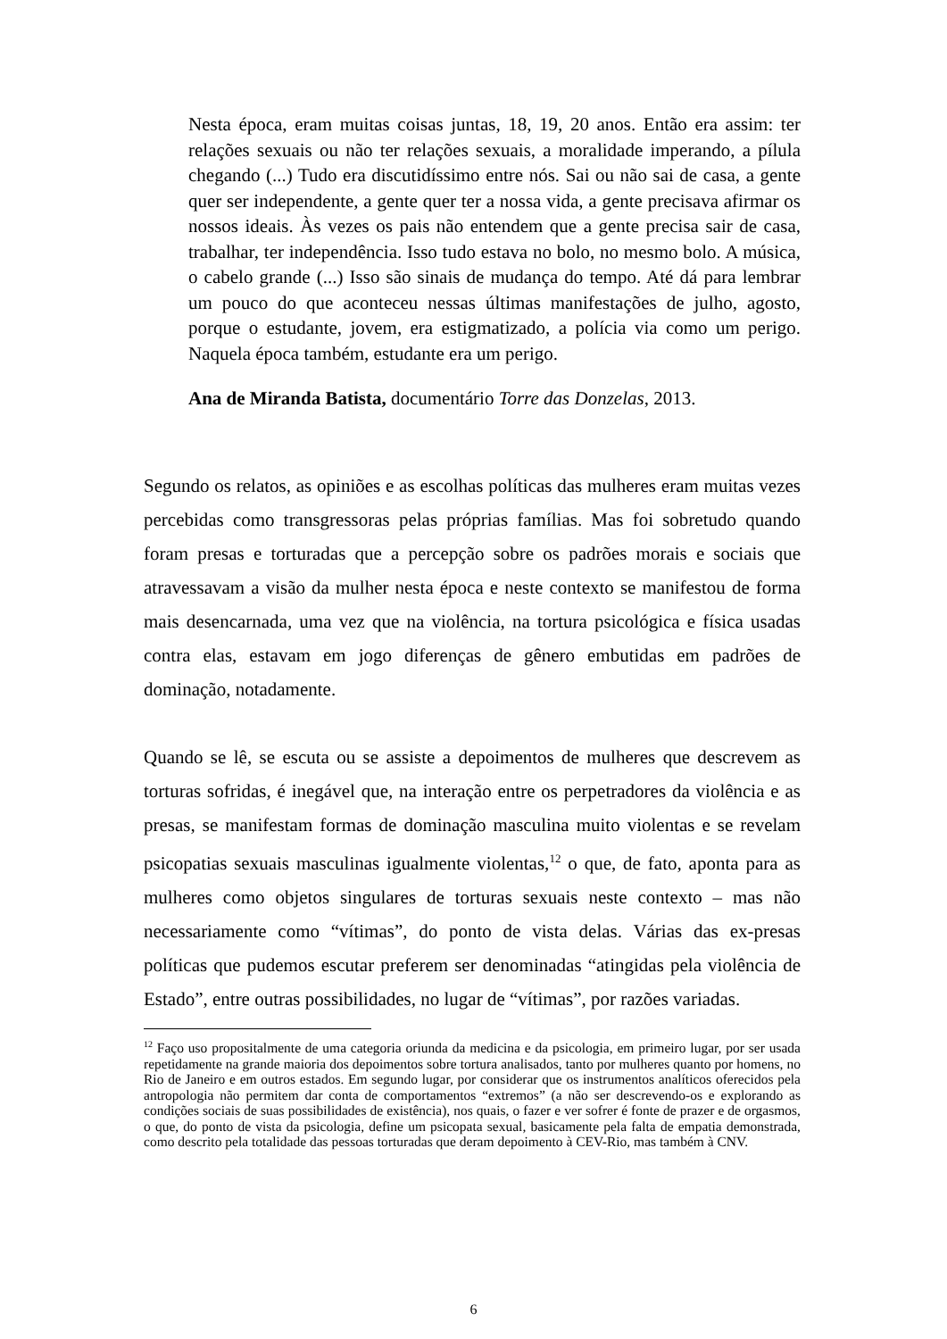Nesta época, eram muitas coisas juntas, 18, 19, 20 anos. Então era assim: ter relações sexuais ou não ter relações sexuais, a moralidade imperando, a pílula chegando (...) Tudo era discutidíssimo entre nós. Sai ou não sai de casa, a gente quer ser independente, a gente quer ter a nossa vida, a gente precisava afirmar os nossos ideais. Às vezes os pais não entendem que a gente precisa sair de casa, trabalhar, ter independência. Isso tudo estava no bolo, no mesmo bolo. A música, o cabelo grande (...) Isso são sinais de mudança do tempo. Até dá para lembrar um pouco do que aconteceu nessas últimas manifestações de julho, agosto, porque o estudante, jovem, era estigmatizado, a polícia via como um perigo. Naquela época também, estudante era um perigo.
Ana de Miranda Batista, documentário Torre das Donzelas, 2013.
Segundo os relatos, as opiniões e as escolhas políticas das mulheres eram muitas vezes percebidas como transgressoras pelas próprias famílias. Mas foi sobretudo quando foram presas e torturadas que a percepção sobre os padrões morais e sociais que atravessavam a visão da mulher nesta época e neste contexto se manifestou de forma mais desencarnada, uma vez que na violência, na tortura psicológica e física usadas contra elas, estavam em jogo diferenças de gênero embutidas em padrões de dominação, notadamente.
Quando se lê, se escuta ou se assiste a depoimentos de mulheres que descrevem as torturas sofridas, é inegável que, na interação entre os perpetradores da violência e as presas, se manifestam formas de dominação masculina muito violentas e se revelam psicopatias sexuais masculinas igualmente violentas,<sup>12</sup> o que, de fato, aponta para as mulheres como objetos singulares de torturas sexuais neste contexto – mas não necessariamente como “vítimas”, do ponto de vista delas. Várias das ex-presas políticas que pudemos escutar preferem ser denominadas “atingidas pela violência de Estado”, entre outras possibilidades, no lugar de “vítimas”, por razões variadas.
<sup>12</sup> Faço uso propositalmente de uma categoria oriunda da medicina e da psicologia, em primeiro lugar, por ser usada repetidamente na grande maioria dos depoimentos sobre tortura analisados, tanto por mulheres quanto por homens, no Rio de Janeiro e em outros estados. Em segundo lugar, por considerar que os instrumentos analíticos oferecidos pela antropologia não permitem dar conta de comportamentos “extremos” (a não ser descrevendo-os e explorando as condições sociais de suas possibilidades de existência), nos quais, o fazer e ver sofrer é fonte de prazer e de orgasmos, o que, do ponto de vista da psicologia, define um psicopata sexual, basicamente pela falta de empatia demonstrada, como descrito pela totalidade das pessoas torturadas que deram depoimento à CEV-Rio, mas também à CNV.
6